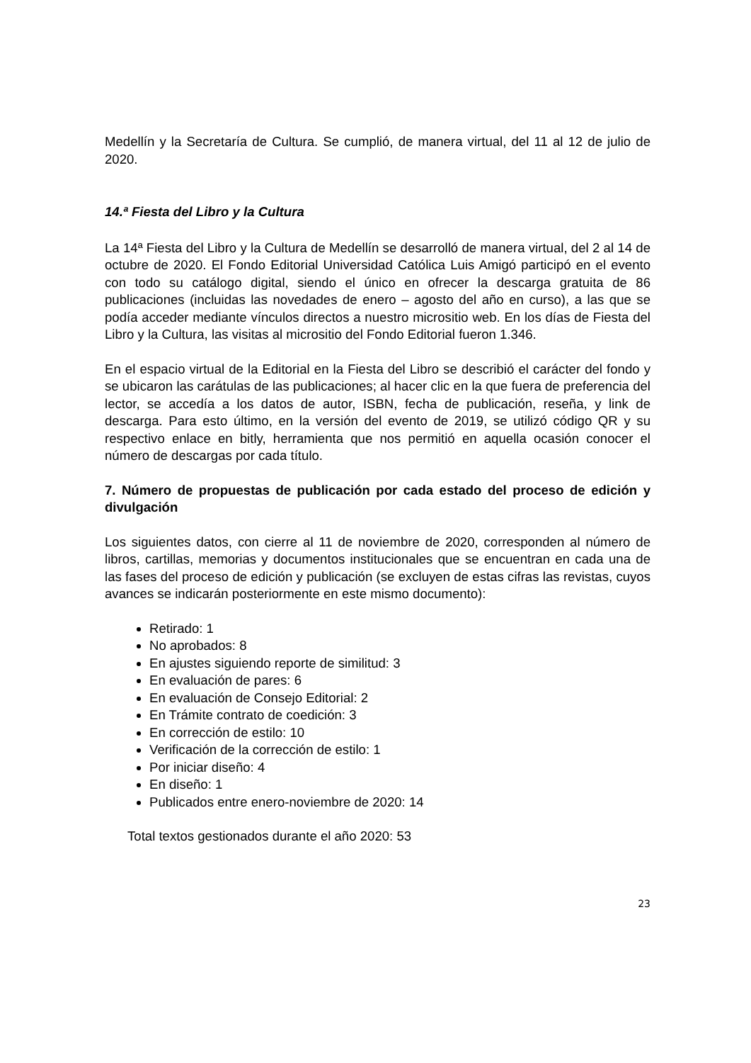Medellín y la Secretaría de Cultura. Se cumplió, de manera virtual, del 11 al 12 de julio de 2020.
14.ª Fiesta del Libro y la Cultura
La 14ª Fiesta del Libro y la Cultura de Medellín se desarrolló de manera virtual, del 2 al 14 de octubre de 2020. El Fondo Editorial Universidad Católica Luis Amigó participó en el evento con todo su catálogo digital, siendo el único en ofrecer la descarga gratuita de 86 publicaciones (incluidas las novedades de enero – agosto del año en curso), a las que se podía acceder mediante vínculos directos a nuestro micrositio web. En los días de Fiesta del Libro y la Cultura, las visitas al micrositio del Fondo Editorial fueron 1.346.
En el espacio virtual de la Editorial en la Fiesta del Libro se describió el carácter del fondo y se ubicaron las carátulas de las publicaciones; al hacer clic en la que fuera de preferencia del lector, se accedía a los datos de autor, ISBN, fecha de publicación, reseña, y link de descarga. Para esto último, en la versión del evento de 2019, se utilizó código QR y su respectivo enlace en bitly, herramienta que nos permitió en aquella ocasión conocer el número de descargas por cada título.
7. Número de propuestas de publicación por cada estado del proceso de edición y divulgación
Los siguientes datos, con cierre al 11 de noviembre de 2020, corresponden al número de libros, cartillas, memorias y documentos institucionales que se encuentran en cada una de las fases del proceso de edición y publicación (se excluyen de estas cifras las revistas, cuyos avances se indicarán posteriormente en este mismo documento):
Retirado: 1
No aprobados: 8
En ajustes siguiendo reporte de similitud: 3
En evaluación de pares: 6
En evaluación de Consejo Editorial: 2
En Trámite contrato de coedición: 3
En corrección de estilo: 10
Verificación de la corrección de estilo: 1
Por iniciar diseño: 4
En diseño: 1
Publicados entre enero-noviembre de 2020: 14
Total textos gestionados durante el año 2020: 53
23